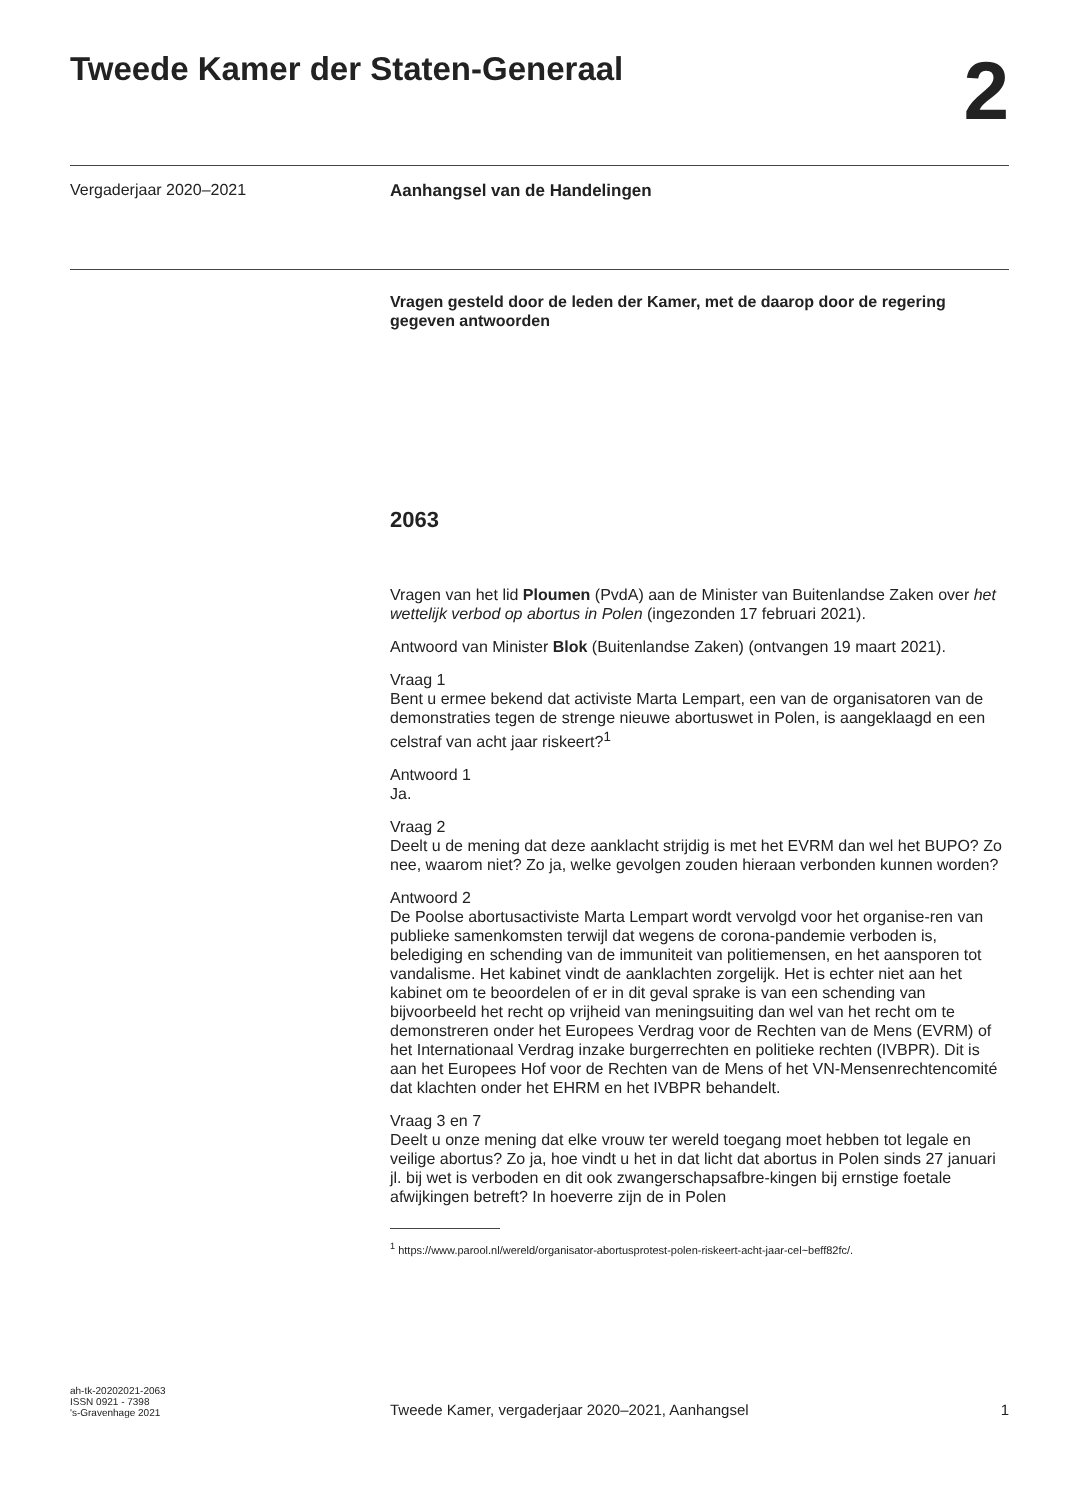Tweede Kamer der Staten-Generaal
2
Vergaderjaar 2020–2021
Aanhangsel van de Handelingen
Vragen gesteld door de leden der Kamer, met de daarop door de regering gegeven antwoorden
2063
Vragen van het lid Ploumen (PvdA) aan de Minister van Buitenlandse Zaken over het wettelijk verbod op abortus in Polen (ingezonden 17 februari 2021).
Antwoord van Minister Blok (Buitenlandse Zaken) (ontvangen 19 maart 2021).
Vraag 1
Bent u ermee bekend dat activiste Marta Lempart, een van de organisatoren van de demonstraties tegen de strenge nieuwe abortuswet in Polen, is aangeklaagd en een celstraf van acht jaar riskeert?<sup>1</sup>
Antwoord 1
Ja.
Vraag 2
Deelt u de mening dat deze aanklacht strijdig is met het EVRM dan wel het BUPO? Zo nee, waarom niet? Zo ja, welke gevolgen zouden hieraan verbonden kunnen worden?
Antwoord 2
De Poolse abortusactiviste Marta Lempart wordt vervolgd voor het organise-ren van publieke samenkomsten terwijl dat wegens de corona-pandemie verboden is, belediging en schending van de immuniteit van politiemensen, en het aansporen tot vandalisme. Het kabinet vindt de aanklachten zorgelijk. Het is echter niet aan het kabinet om te beoordelen of er in dit geval sprake is van een schending van bijvoorbeeld het recht op vrijheid van meningsuiting dan wel van het recht om te demonstreren onder het Europees Verdrag voor de Rechten van de Mens (EVRM) of het Internationaal Verdrag inzake burgerrechten en politieke rechten (IVBPR). Dit is aan het Europees Hof voor de Rechten van de Mens of het VN-Mensenrechtencomité dat klachten onder het EHRM en het IVBPR behandelt.
Vraag 3 en 7
Deelt u onze mening dat elke vrouw ter wereld toegang moet hebben tot legale en veilige abortus? Zo ja, hoe vindt u het in dat licht dat abortus in Polen sinds 27 januari jl. bij wet is verboden en dit ook zwangerschapsafbre-kingen bij ernstige foetale afwijkingen betreft? In hoeverre zijn de in Polen
<sup>1</sup> https://www.parool.nl/wereld/organisator-abortusprotest-polen-riskeert-acht-jaar-cel~beff82fc/.
ah-tk-20202021-2063
ISSN 0921 - 7398
's-Gravenhage 2021
Tweede Kamer, vergaderjaar 2020–2021, Aanhangsel
1